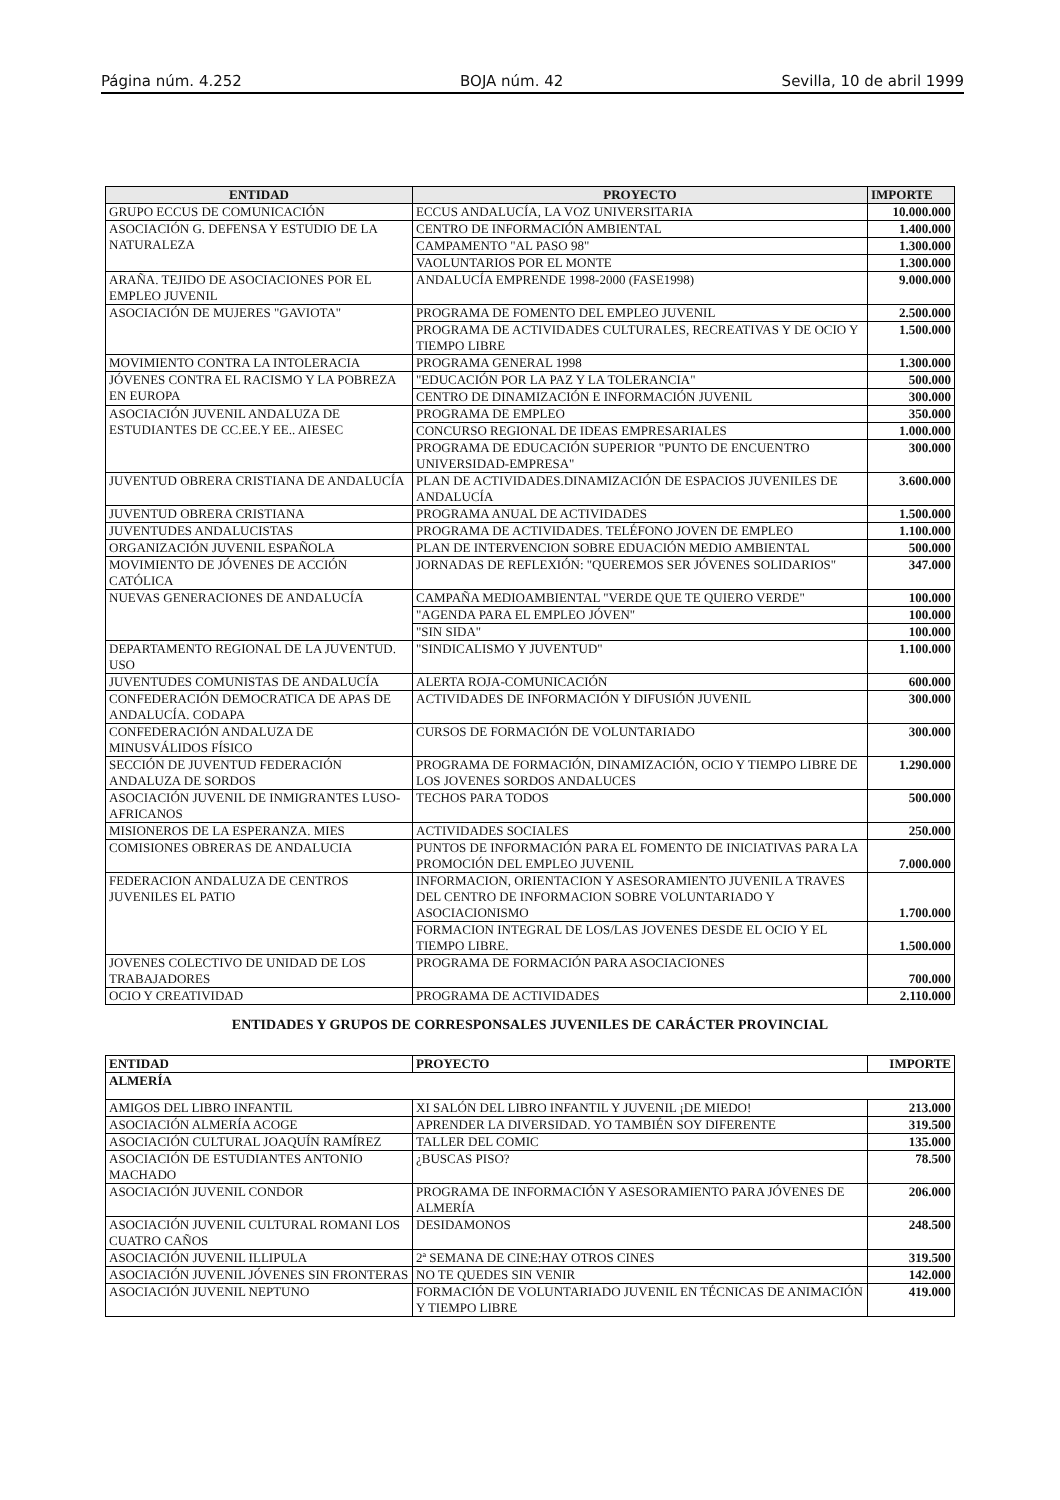Página núm. 4.252 BOJA núm. 42 Sevilla, 10 de abril 1999
| ENTIDAD | PROYECTO | IMPORTE |
| --- | --- | --- |
| GRUPO ECCUS DE COMUNICACIÓN | ECCUS ANDALUCÍA, LA VOZ UNIVERSITARIA | 10.000.000 |
| ASOCIACIÓN G. DEFENSA Y ESTUDIO DE LA NATURALEZA | CENTRO DE INFORMACIÓN AMBIENTAL | 1.400.000 |
| | CAMPAMENTO "AL PASO 98" | 1.300.000 |
| | VAOLUNTARIOS POR EL MONTE | 1.300.000 |
| ARAÑA. TEJIDO DE ASOCIACIONES POR EL EMPLEO JUVENIL | ANDALUCÍA EMPRENDE 1998-2000 (FASE1998) | 9.000.000 |
| ASOCIACIÓN DE MUJERES "GAVIOTA" | PROGRAMA DE FOMENTO DEL EMPLEO JUVENIL | 2.500.000 |
| | PROGRAMA DE ACTIVIDADES CULTURALES, RECREATIVAS Y DE OCIO Y TIEMPO LIBRE | 1.500.000 |
| MOVIMIENTO CONTRA LA INTOLERACIA | PROGRAMA GENERAL 1998 | 1.300.000 |
| JÓVENES CONTRA EL RACISMO Y LA POBREZA EN EUROPA | "EDUCACIÓN POR LA PAZ Y LA TOLERANCIA" | 500.000 |
| | CENTRO DE DINAMIZACIÓN E INFORMACIÓN JUVENIL | 300.000 |
| ASOCIACIÓN JUVENIL ANDALUZA DE ESTUDIANTES DE CC.EE.Y EE.. AIESEC | PROGRAMA DE EMPLEO | 350.000 |
| | CONCURSO REGIONAL DE IDEAS EMPRESARIALES | 1.000.000 |
| | PROGRAMA DE EDUCACIÓN SUPERIOR "PUNTO DE ENCUENTRO UNIVERSIDAD-EMPRESA" | 300.000 |
| JUVENTUD OBRERA CRISTIANA DE ANDALUCÍA | PLAN DE ACTIVIDADES.DINAMIZACIÓN DE ESPACIOS JUVENILES DE ANDALUCÍA | 3.600.000 |
| JUVENTUD OBRERA CRISTIANA | PROGRAMA ANUAL DE ACTIVIDADES | 1.500.000 |
| JUVENTUDES ANDALUCISTAS | PROGRAMA DE ACTIVIDADES. TELÉFONO JOVEN DE EMPLEO | 1.100.000 |
| ORGANIZACIÓN JUVENIL ESPAÑOLA | PLAN DE INTERVENCION SOBRE EDUACIÓN MEDIO AMBIENTAL | 500.000 |
| MOVIMIENTO DE JÓVENES DE ACCIÓN CATÓLICA | JORNADAS DE REFLEXIÓN: "QUEREMOS SER JÓVENES SOLIDARIOS" | 347.000 |
| NUEVAS GENERACIONES DE ANDALUCÍA | CAMPAÑA MEDIOAMBIENTAL "VERDE QUE TE QUIERO VERDE" | 100.000 |
| | "AGENDA PARA EL EMPLEO JÓVEN" | 100.000 |
| | "SIN SIDA" | 100.000 |
| DEPARTAMENTO REGIONAL DE LA JUVENTUD. USO | "SINDICALISMO Y JUVENTUD" | 1.100.000 |
| JUVENTUDES COMUNISTAS DE ANDALUCÍA | ALERTA ROJA-COMUNICACIÓN | 600.000 |
| CONFEDERACIÓN DEMOCRATICA DE APAS DE ANDALUCÍA. CODAPA | ACTIVIDADES DE INFORMACIÓN Y DIFUSIÓN JUVENIL | 300.000 |
| CONFEDERACIÓN ANDALUZA DE MINUSVÁLIDOS FÍSICO | CURSOS DE FORMACIÓN DE VOLUNTARIADO | 300.000 |
| SECCIÓN DE JUVENTUD FEDERACIÓN ANDALUZA DE SORDOS | PROGRAMA DE FORMACIÓN, DINAMIZACIÓN, OCIO Y TIEMPO LIBRE DE LOS JOVENES SORDOS ANDALUCES | 1.290.000 |
| ASOCIACIÓN JUVENIL DE INMIGRANTES LUSO-AFRICANOS | TECHOS PARA TODOS | 500.000 |
| MISIONEROS DE LA ESPERANZA. MIES | ACTIVIDADES SOCIALES | 250.000 |
| COMISIONES OBRERAS DE ANDALUCIA | PUNTOS DE INFORMACIÓN PARA EL FOMENTO DE INICIATIVAS PARA LA PROMOCIÓN DEL EMPLEO JUVENIL | 7.000.000 |
| FEDERACION ANDALUZA DE CENTROS JUVENILES EL PATIO | INFORMACION, ORIENTACION Y ASESORAMIENTO JUVENIL A TRAVES DEL CENTRO DE INFORMACION SOBRE VOLUNTARIADO Y ASOCIACIONISMO | 1.700.000 |
| | FORMACION INTEGRAL DE LOS/LAS JOVENES DESDE EL OCIO Y EL TIEMPO LIBRE. | 1.500.000 |
| JOVENES COLECTIVO DE UNIDAD DE LOS TRABAJADORES | PROGRAMA DE FORMACIÓN PARA ASOCIACIONES | 700.000 |
| OCIO Y CREATIVIDAD | PROGRAMA DE ACTIVIDADES | 2.110.000 |
ENTIDADES Y GRUPOS DE CORRESPONSALES JUVENILES DE CARÁCTER PROVINCIAL
| ENTIDAD | PROYECTO | IMPORTE |
| --- | --- | --- |
| ALMERÍA | | |
| AMIGOS DEL LIBRO INFANTIL | XI SALÓN DEL LIBRO INFANTIL Y JUVENIL ¡DE MIEDO! | 213.000 |
| ASOCIACIÓN ALMERÍA ACOGE | APRENDER LA DIVERSIDAD. YO TAMBIÉN SOY DIFERENTE | 319.500 |
| ASOCIACIÓN CULTURAL JOAQUÍN RAMÍREZ | TALLER DEL COMIC | 135.000 |
| ASOCIACIÓN DE ESTUDIANTES ANTONIO MACHADO | ¿BUSCAS PISO? | 78.500 |
| ASOCIACIÓN JUVENIL CONDOR | PROGRAMA DE INFORMACIÓN Y ASESORAMIENTO PARA JÓVENES DE ALMERÍA | 206.000 |
| ASOCIACIÓN JUVENIL CULTURAL ROMANI LOS CUATRO CAÑOS | DESIDAMONOS | 248.500 |
| ASOCIACIÓN JUVENIL ILLIPULA | 2ª SEMANA DE CINE:HAY OTROS CINES | 319.500 |
| ASOCIACIÓN JUVENIL JÓVENES SIN FRONTERAS | NO TE QUEDES SIN VENIR | 142.000 |
| ASOCIACIÓN JUVENIL NEPTUNO | FORMACIÓN DE VOLUNTARIADO JUVENIL EN TÉCNICAS DE ANIMACIÓN Y TIEMPO LIBRE | 419.000 |